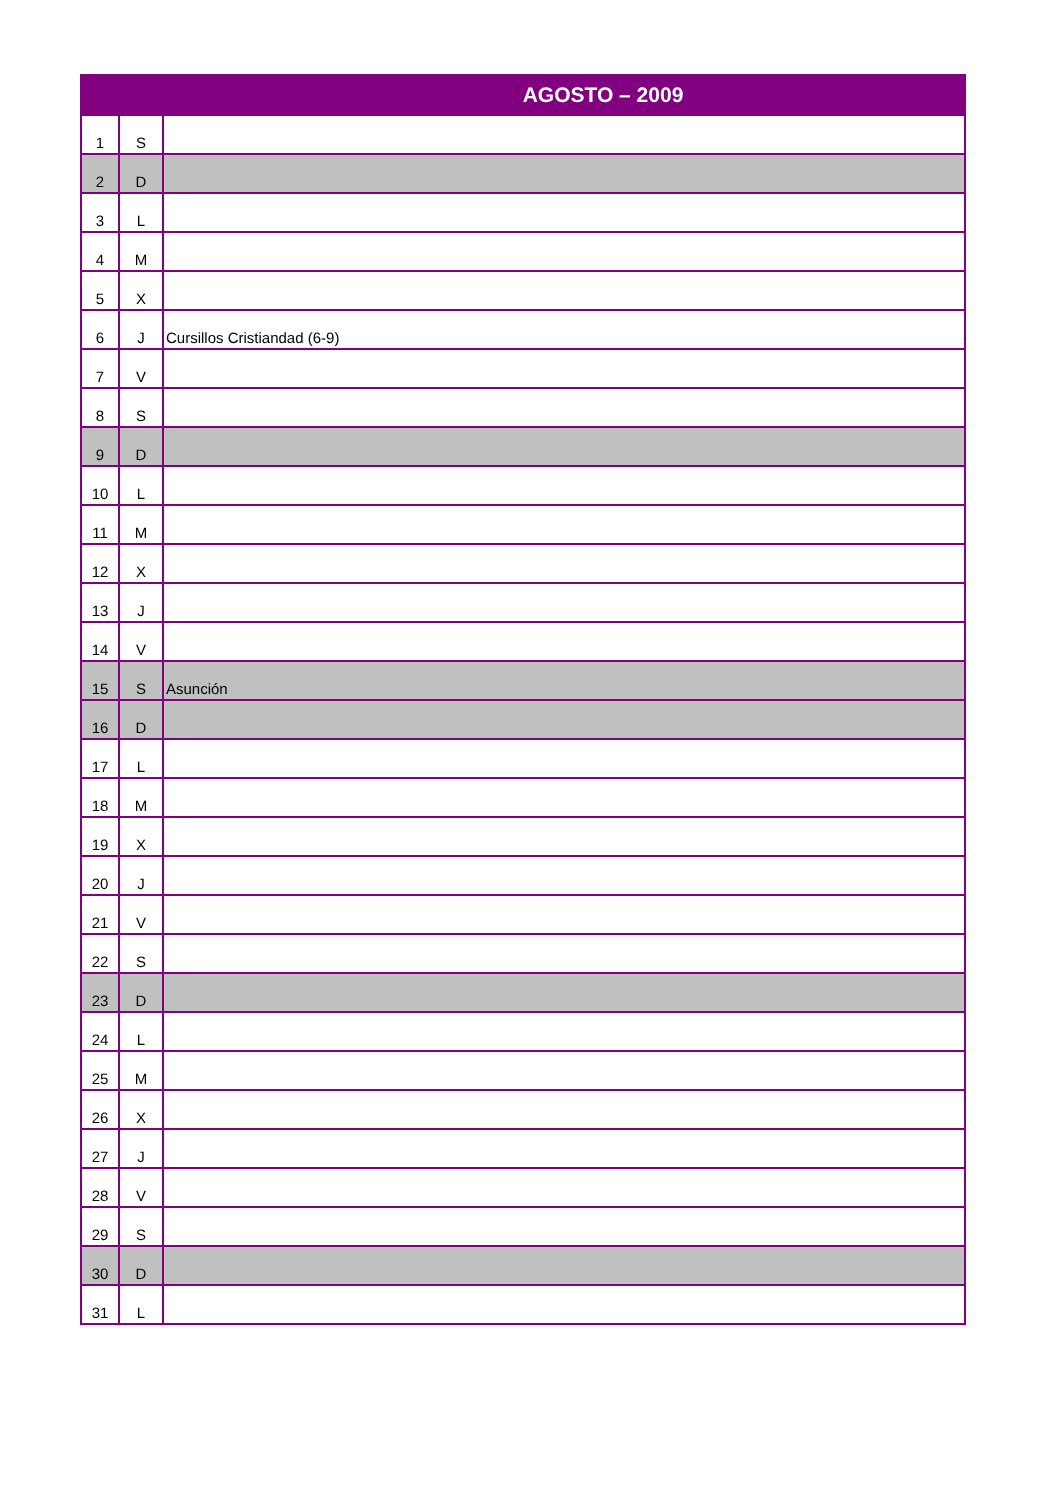| AGOSTO – 2009 | | |
| --- | --- | --- |
| 1 | S | |
| 2 | D | |
| 3 | L | |
| 4 | M | |
| 5 | X | |
| 6 | J | Cursillos Cristiandad (6-9) |
| 7 | V | |
| 8 | S | |
| 9 | D | |
| 10 | L | |
| 11 | M | |
| 12 | X | |
| 13 | J | |
| 14 | V | |
| 15 | S | Asunción |
| 16 | D | |
| 17 | L | |
| 18 | M | |
| 19 | X | |
| 20 | J | |
| 21 | V | |
| 22 | S | |
| 23 | D | |
| 24 | L | |
| 25 | M | |
| 26 | X | |
| 27 | J | |
| 28 | V | |
| 29 | S | |
| 30 | D | |
| 31 | L | |